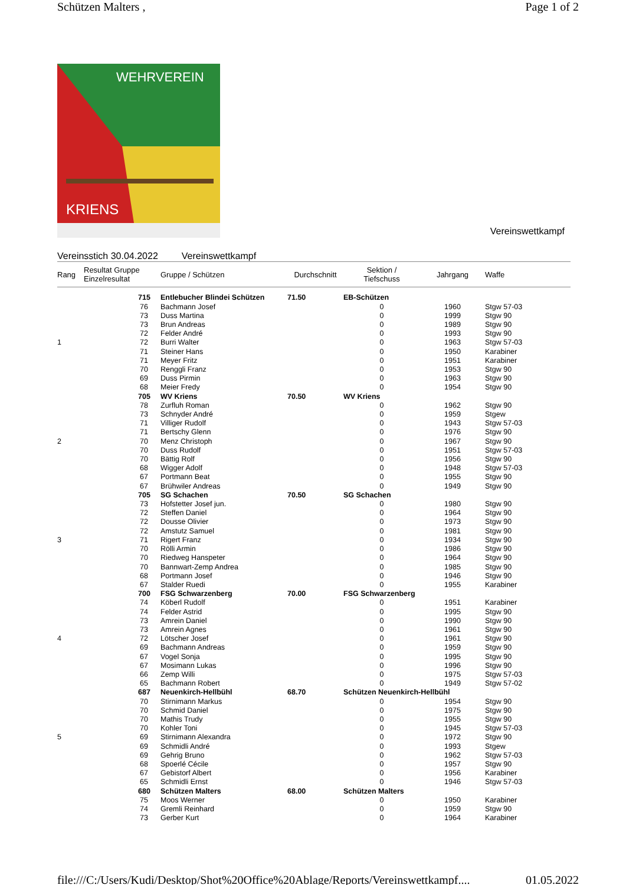Schützen Malters , Page 1 of 2
WEHRVEREIN
KRIENS
Vereinswettkampf
Vereinsstich 30.04.2022 Vereinswettkampf
| Rang | Resultat Gruppe Einzelresultat | Gruppe / Schützen | Durchschnitt | Sektion / Tiefschuss | Jahrgang | Waffe |
| --- | --- | --- | --- | --- | --- | --- |
| | 715 | Entlebucher Blindei Schützen | 71.50 | EB-Schützen | | |
| | 76 | Bachmann Josef | | 0 | 1960 | Stgw 57-03 |
| | 73 | Duss Martina | | 0 | 1999 | Stgw 90 |
| | 73 | Brun Andreas | | 0 | 1989 | Stgw 90 |
| | 72 | Felder André | | 0 | 1993 | Stgw 90 |
| 1 | 72 | Burri Walter | | 0 | 1963 | Stgw 57-03 |
| | 71 | Steiner Hans | | 0 | 1950 | Karabiner |
| | 71 | Meyer Fritz | | 0 | 1951 | Karabiner |
| | 70 | Renggli Franz | | 0 | 1953 | Stgw 90 |
| | 69 | Duss Pirmin | | 0 | 1963 | Stgw 90 |
| | 68 | Meier Fredy | | 0 | 1954 | Stgw 90 |
| | 705 | WV Kriens | 70.50 | WV Kriens | | |
| | 78 | Zurfluh Roman | | 0 | 1962 | Stgw 90 |
| | 73 | Schnyder André | | 0 | 1959 | Stgew |
| | 71 | Villiger Rudolf | | 0 | 1943 | Stgw 57-03 |
| | 71 | Bertschy Glenn | | 0 | 1976 | Stgw 90 |
| 2 | 70 | Menz Christoph | | 0 | 1967 | Stgw 90 |
| | 70 | Duss Rudolf | | 0 | 1951 | Stgw 57-03 |
| | 70 | Bättig Rolf | | 0 | 1956 | Stgw 90 |
| | 68 | Wigger Adolf | | 0 | 1948 | Stgw 57-03 |
| | 67 | Portmann Beat | | 0 | 1955 | Stgw 90 |
| | 67 | Brühwiler Andreas | | 0 | 1949 | Stgw 90 |
| | 705 | SG Schachen | 70.50 | SG Schachen | | |
| | 73 | Hofstetter Josef jun. | | 0 | 1980 | Stgw 90 |
| | 72 | Steffen Daniel | | 0 | 1964 | Stgw 90 |
| | 72 | Dousse Olivier | | 0 | 1973 | Stgw 90 |
| | 72 | Amstutz Samuel | | 0 | 1981 | Stgw 90 |
| 3 | 71 | Rigert Franz | | 0 | 1934 | Stgw 90 |
| | 70 | Rölli Armin | | 0 | 1986 | Stgw 90 |
| | 70 | Riedweg Hanspeter | | 0 | 1964 | Stgw 90 |
| | 70 | Bannwart-Zemp Andrea | | 0 | 1985 | Stgw 90 |
| | 68 | Portmann Josef | | 0 | 1946 | Stgw 90 |
| | 67 | Stalder Ruedi | | 0 | 1955 | Karabiner |
| | 700 | FSG Schwarzenberg | 70.00 | FSG Schwarzenberg | | |
| | 74 | Köberl Rudolf | | 0 | 1951 | Karabiner |
| | 74 | Felder Astrid | | 0 | 1995 | Stgw 90 |
| | 73 | Amrein Daniel | | 0 | 1990 | Stgw 90 |
| | 73 | Amrein Agnes | | 0 | 1961 | Stgw 90 |
| 4 | 72 | Lötscher Josef | | 0 | 1961 | Stgw 90 |
| | 69 | Bachmann Andreas | | 0 | 1959 | Stgw 90 |
| | 67 | Vogel Sonja | | 0 | 1995 | Stgw 90 |
| | 67 | Mosimann Lukas | | 0 | 1996 | Stgw 90 |
| | 66 | Zemp Willi | | 0 | 1975 | Stgw 57-03 |
| | 65 | Bachmann Robert | | 0 | 1949 | Stgw 57-02 |
| | 687 | Neuenkirch-Hellbühl | 68.70 | Schützen Neuenkirch-Hellbühl | | |
| | 70 | Stirnimann Markus | | 0 | 1954 | Stgw 90 |
| | 70 | Schmid Daniel | | 0 | 1975 | Stgw 90 |
| | 70 | Mathis Trudy | | 0 | 1955 | Stgw 90 |
| | 70 | Kohler Toni | | 0 | 1945 | Stgw 57-03 |
| 5 | 69 | Stirnimann Alexandra | | 0 | 1972 | Stgw 90 |
| | 69 | Schmidli André | | 0 | 1993 | Stgew |
| | 69 | Gehrig Bruno | | 0 | 1962 | Stgw 57-03 |
| | 68 | Spoerlé Cécile | | 0 | 1957 | Stgw 90 |
| | 67 | Gebistorf Albert | | 0 | 1956 | Karabiner |
| | 65 | Schmidli Ernst | | 0 | 1946 | Stgw 57-03 |
| | 680 | Schützen Malters | 68.00 | Schützen Malters | | |
| | 75 | Moos Werner | | 0 | 1950 | Karabiner |
| | 74 | Gremli Reinhard | | 0 | 1959 | Stgw 90 |
| | 73 | Gerber Kurt | | 0 | 1964 | Karabiner |
file:///C:/Users/Kudi/Desktop/Shot%20Office%20Ablage/Reports/Vereinswettkampf.... 01.05.2022